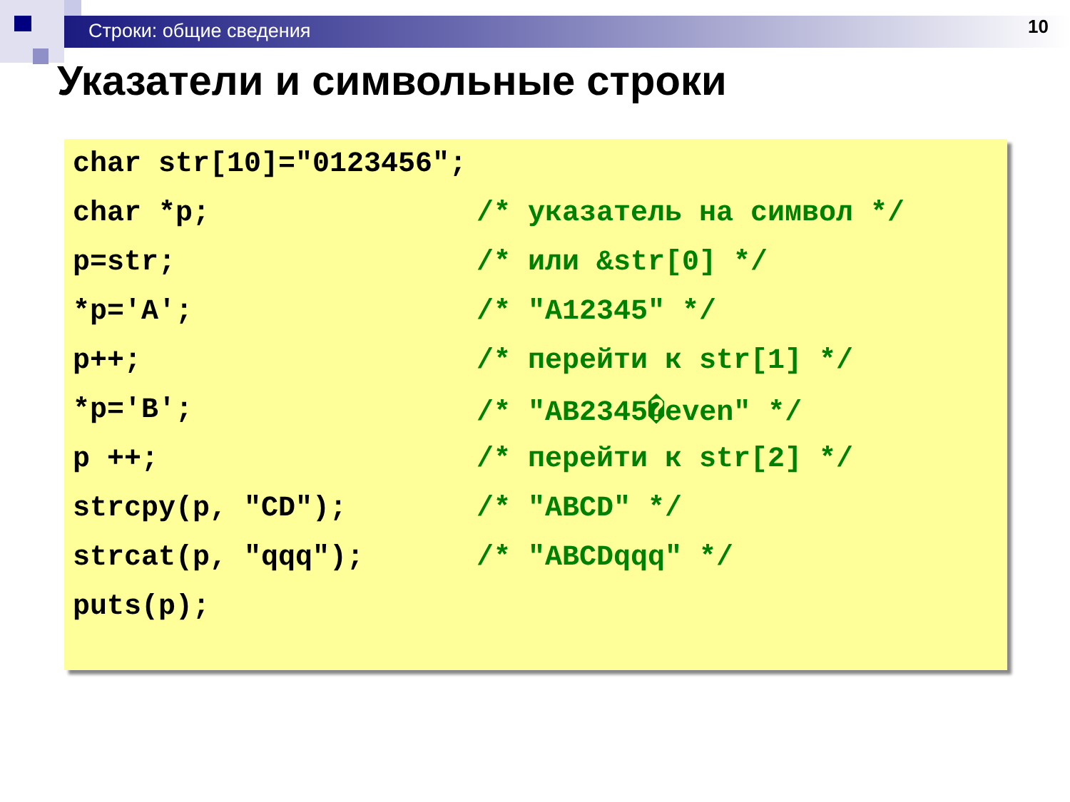Строки: общие сведения 10
Указатели и символьные строки
char str[10]="0123456";
char *p; /* указатель на символ */
p=str; /* или &str[0] */
*p='A'; /* "A12345" */
p++; /* перейти к str[1] */
*p='B'; /* "AB2345�even" */
p ++; /* перейти к str[2] */
strcpy(p, "CD"); /* "ABCD" */
strcat(p, "qqq"); /* "ABCDqqq" */
puts(p);